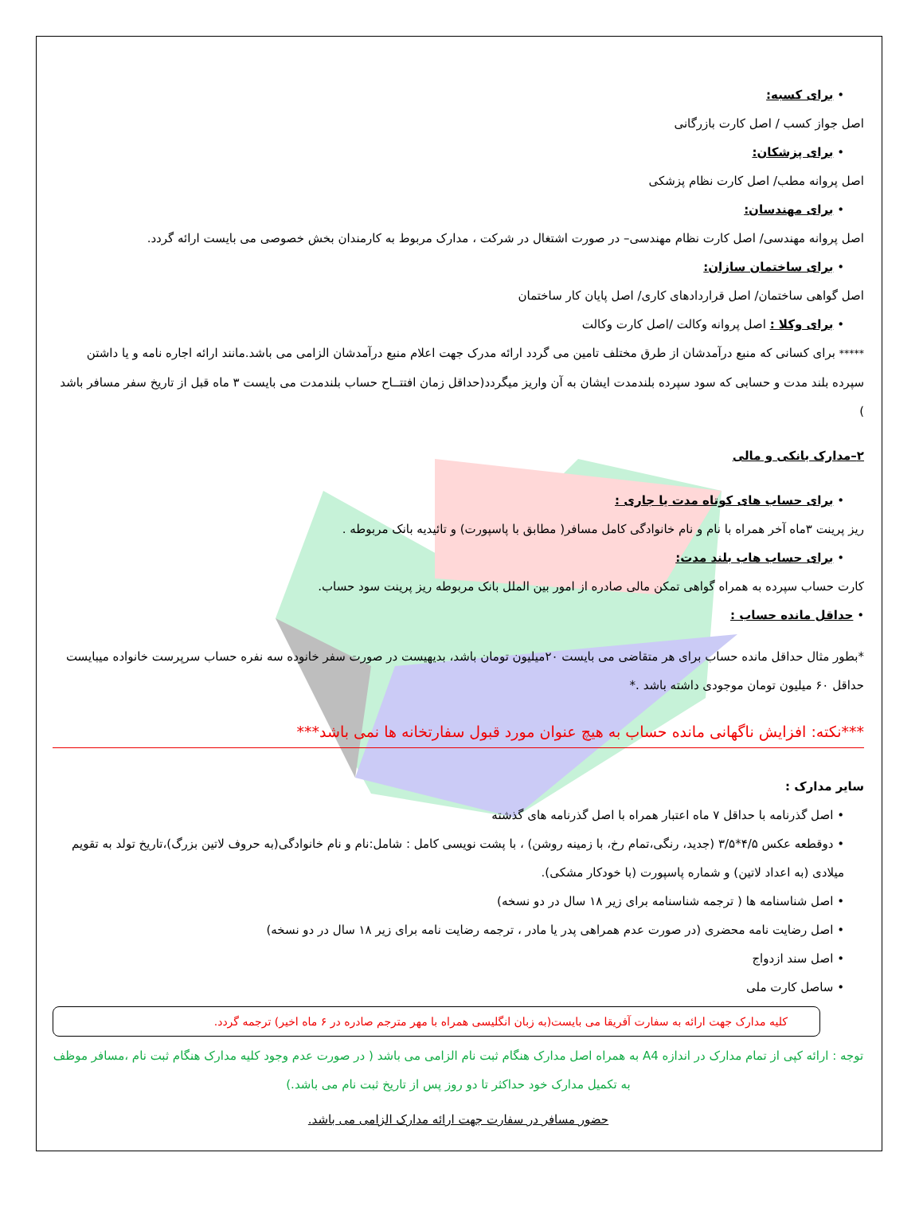• برای کسبه:
اصل جواز کسب / اصل کارت بازرگانی
• برای پزشکان:
اصل پروانه مطب/ اصل کارت نظام پزشکی
• برای مهندسان:
اصل پروانه مهندسی/ اصل کارت نظام مهندسی– در صورت اشتغال در شرکت ، مدارک مربوط به کارمندان بخش خصوصی می بایست ارائه گردد.
• برای ساختمان سازان:
اصل گواهی ساختمان/ اصل قراردادهای کاری/ اصل پایان کار ساختمان
• برای وکلا : اصل پروانه وکالت /اصل کارت وکالت
***** برای کسانی که منبع درآمدشان از طرق مختلف تامین می گردد ارائه مدرک جهت اعلام منبع درآمدشان الزامی می باشد.مانند ارائه اجاره نامه و یا داشتن سپرده بلند مدت و حسابی که سود سپرده بلندمدت ایشان به آن واریز میگردد(حداقل زمان افتتــاح حساب بلندمدت می بایست ۳ ماه قبل از تاریخ سفر مسافر باشد )
۲–مدارک بانکی و مالی
• برای حساب های کوتاه مدت یا جاری :
ریز پرینت ۳ماه آخر همراه با نام و نام خانوادگی کامل مسافر( مطابق با پاسپورت) و تائیدیه بانک مربوطه .
• برای حساب هاب بلند مدت:
کارت حساب سپرده به همراه گواهی تمکن مالی صادره از امور بین الملل بانک مربوطه ریز پرینت سود حساب.
• حداقل مانده حساب :
*بطور مثال حداقل مانده حساب برای هر متقاضی می بایست ۲۰میلیون تومان باشد، بدیهیست در صورت سفر خانوده سه نفره حساب سرپرست خانواده میبایست حداقل ۶۰ میلیون تومان موجودی داشته باشد .*
***نکته: افزایش ناگهانی مانده حساب به هیچ عنوان مورد قبول سفارتخانه ها نمی باشد***
سایر مدارک :
• اصل گذرنامه با حداقل ۷ ماه اعتبار همراه با اصل گذرنامه های گذشته
• دوقطعه عکس ۴/۵*۳/۵ (جدید، رنگی،تمام رخ، با زمینه روشن) ، با پشت نویسی کامل : شامل:نام و نام خانوادگی(به حروف لاتین بزرگ)،تاریخ تولد به تقویم میلادی (به اعداد لاتین) و شماره پاسپورت (با خودکار مشکی).
• اصل شناسنامه ها ( ترجمه شناسنامه برای زیر ۱۸ سال در دو نسخه)
• اصل رضایت نامه محضری (در صورت عدم همراهی پدر یا مادر ، ترجمه رضایت نامه برای زیر ۱۸ سال در دو نسخه)
• اصل سند ازدواج
• ساصل کارت ملی
کلیه مدارک جهت ارائه به سفارت آفریقا می بایست(به زبان انگلیسی همراه با مهر مترجم صادره در ۶ ماه اخیر) ترجمه گردد.
توجه : ارائه کپی از تمام مدارک در اندازه A4 به همراه اصل مدارک هنگام ثبت نام الزامی می باشد ( در صورت عدم وجود کلیه مدارک هنگام ثبت نام ،مسافر موظف به تکمیل مدارک خود حداکثر تا دو روز پس از تاریخ ثبت نام می باشد.)
حضور مسافر در سفارت جهت ارائه مدارک الزامی می باشد.